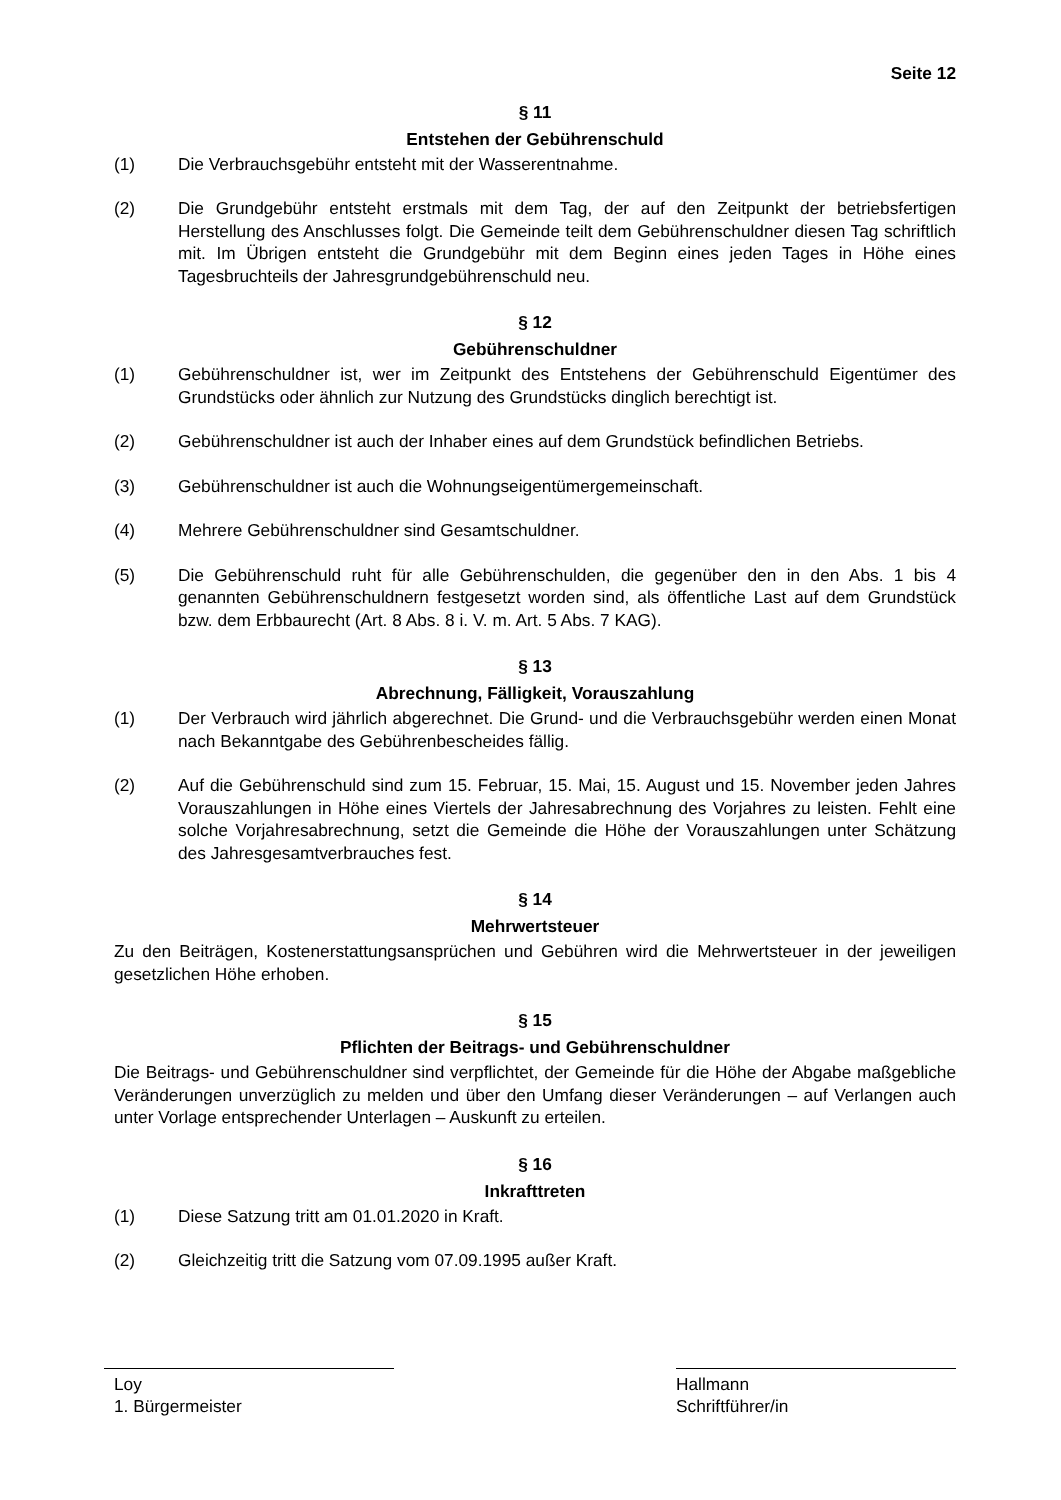Seite 12
§ 11
Entstehen der Gebührenschuld
(1) Die Verbrauchsgebühr entsteht mit der Wasserentnahme.
(2) Die Grundgebühr entsteht erstmals mit dem Tag, der auf den Zeitpunkt der betriebsfertigen Herstellung des Anschlusses folgt. Die Gemeinde teilt dem Gebührenschuldner diesen Tag schriftlich mit. Im Übrigen entsteht die Grundgebühr mit dem Beginn eines jeden Tages in Höhe eines Tagesbruchteils der Jahresgrundgebührenschuld neu.
§ 12
Gebührenschuldner
(1) Gebührenschuldner ist, wer im Zeitpunkt des Entstehens der Gebührenschuld Eigentümer des Grundstücks oder ähnlich zur Nutzung des Grundstücks dinglich berechtigt ist.
(2) Gebührenschuldner ist auch der Inhaber eines auf dem Grundstück befindlichen Betriebs.
(3) Gebührenschuldner ist auch die Wohnungseigentümergemeinschaft.
(4) Mehrere Gebührenschuldner sind Gesamtschuldner.
(5) Die Gebührenschuld ruht für alle Gebührenschulden, die gegenüber den in den Abs. 1 bis 4 genannten Gebührenschuldnern festgesetzt worden sind, als öffentliche Last auf dem Grundstück bzw. dem Erbbaurecht (Art. 8 Abs. 8 i. V. m. Art. 5 Abs. 7 KAG).
§ 13
Abrechnung, Fälligkeit, Vorauszahlung
(1) Der Verbrauch wird jährlich abgerechnet. Die Grund- und die Verbrauchsgebühr werden einen Monat nach Bekanntgabe des Gebührenbescheides fällig.
(2) Auf die Gebührenschuld sind zum 15. Februar, 15. Mai, 15. August und 15. November jeden Jahres Vorauszahlungen in Höhe eines Viertels der Jahresabrechnung des Vorjahres zu leisten. Fehlt eine solche Vorjahresabrechnung, setzt die Gemeinde die Höhe der Vorauszahlungen unter Schätzung des Jahresgesamtverbrauches fest.
§ 14
Mehrwertsteuer
Zu den Beiträgen, Kostenerstattungsansprüchen und Gebühren wird die Mehrwertsteuer in der jeweiligen gesetzlichen Höhe erhoben.
§ 15
Pflichten der Beitrags- und Gebührenschuldner
Die Beitrags- und Gebührenschuldner sind verpflichtet, der Gemeinde für die Höhe der Abgabe maßgebliche Veränderungen unverzüglich zu melden und über den Umfang dieser Veränderungen – auf Verlangen auch unter Vorlage entsprechender Unterlagen – Auskunft zu erteilen.
§ 16
Inkrafttreten
(1) Diese Satzung tritt am 01.01.2020 in Kraft.
(2) Gleichzeitig tritt die Satzung vom 07.09.1995 außer Kraft.
Loy
1. Bürgermeister
Hallmann
Schriftführer/in